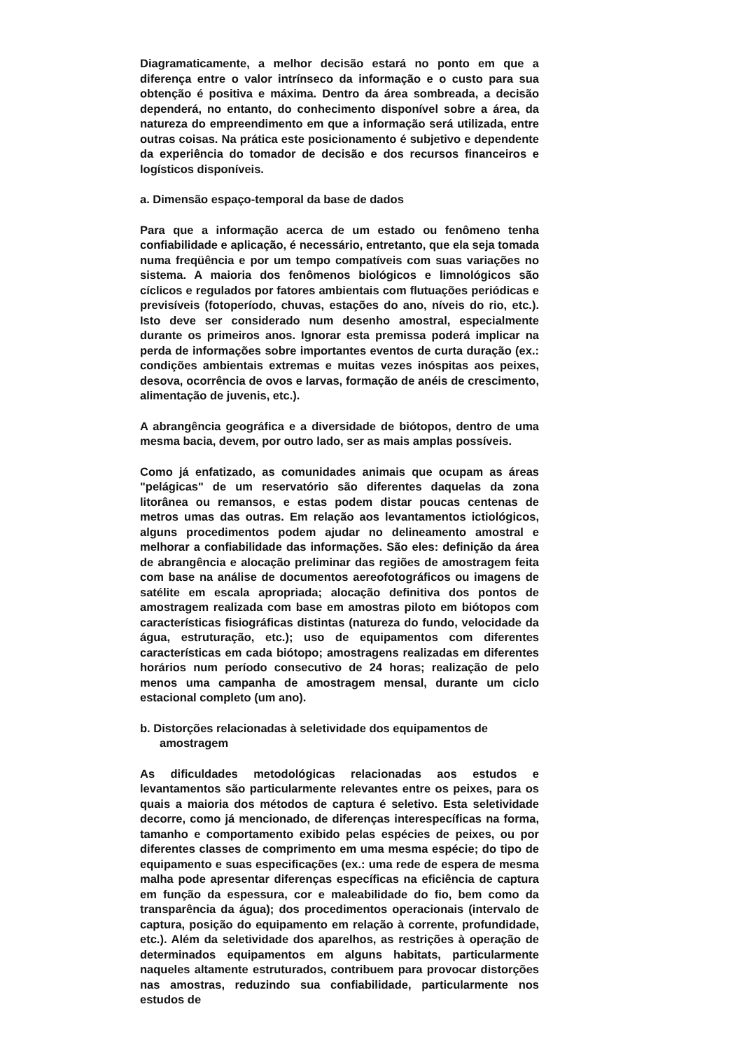Diagramaticamente, a melhor decisão estará no ponto em que a diferença entre o valor intrínseco da informação e o custo para sua obtenção é positiva e máxima. Dentro da área sombreada, a decisão dependerá, no entanto, do conhecimento disponível sobre a área, da natureza do empreendimento em que a informação será utilizada, entre outras coisas. Na prática este posicionamento é subjetivo e dependente da experiência do tomador de decisão e dos recursos financeiros e logísticos disponíveis.
a. Dimensão espaço-temporal da base de dados
Para que a informação acerca de um estado ou fenômeno tenha confiabilidade e aplicação, é necessário, entretanto, que ela seja tomada numa freqüência e por um tempo compatíveis com suas variações no sistema. A maioria dos fenômenos biológicos e limnológicos são cíclicos e regulados por fatores ambientais com flutuações periódicas e previsíveis (fotoperíodo, chuvas, estações do ano, níveis do rio, etc.). Isto deve ser considerado num desenho amostral, especialmente durante os primeiros anos. Ignorar esta premissa poderá implicar na perda de informações sobre importantes eventos de curta duração (ex.: condições ambientais extremas e muitas vezes inóspitas aos peixes, desova, ocorrência de ovos e larvas, formação de anéis de crescimento, alimentação de juvenis, etc.).
A abrangência geográfica e a diversidade de biótopos, dentro de uma mesma bacia, devem, por outro lado, ser as mais amplas possíveis.
Como já enfatizado, as comunidades animais que ocupam as áreas "pelágicas" de um reservatório são diferentes daquelas da zona litorânea ou remansos, e estas podem distar poucas centenas de metros umas das outras. Em relação aos levantamentos ictiológicos, alguns procedimentos podem ajudar no delineamento amostral e melhorar a confiabilidade das informações. São eles: definição da área de abrangência e alocação preliminar das regiões de amostragem feita com base na análise de documentos aereofotográficos ou imagens de satélite em escala apropriada; alocação definitiva dos pontos de amostragem realizada com base em amostras piloto em biótopos com características fisiográficas distintas (natureza do fundo, velocidade da água, estruturação, etc.); uso de equipamentos com diferentes características em cada biótopo; amostragens realizadas em diferentes horários num período consecutivo de 24 horas; realização de pelo menos uma campanha de amostragem mensal, durante um ciclo estacional completo (um ano).
b. Distorções relacionadas à seletividade dos equipamentos de amostragem
As dificuldades metodológicas relacionadas aos estudos e levantamentos são particularmente relevantes entre os peixes, para os quais a maioria dos métodos de captura é seletivo. Esta seletividade decorre, como já mencionado, de diferenças interespecíficas na forma, tamanho e comportamento exibido pelas espécies de peixes, ou por diferentes classes de comprimento em uma mesma espécie; do tipo de equipamento e suas especificações (ex.: uma rede de espera de mesma malha pode apresentar diferenças específicas na eficiência de captura em função da espessura, cor e maleabilidade do fio, bem como da transparência da água); dos procedimentos operacionais (intervalo de captura, posição do equipamento em relação à corrente, profundidade, etc.). Além da seletividade dos aparelhos, as restrições à operação de determinados equipamentos em alguns habitats, particularmente naqueles altamente estruturados, contribuem para provocar distorções nas amostras, reduzindo sua confiabilidade, particularmente nos estudos de